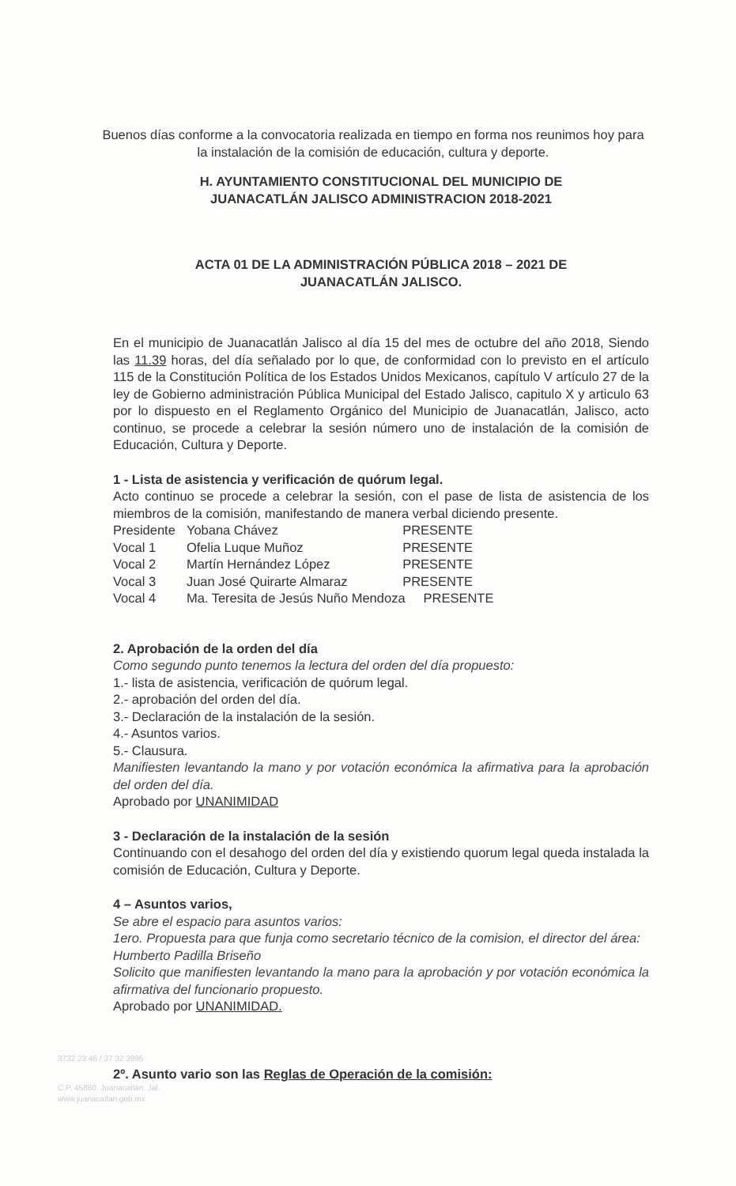Buenos días conforme a la convocatoria realizada en tiempo en forma nos reunimos hoy para la instalación de la comisión de educación, cultura y deporte.
H. AYUNTAMIENTO CONSTITUCIONAL DEL MUNICIPIO DE
JUANACATLÁN JALISCO ADMINISTRACION 2018-2021
ACTA 01 DE LA ADMINISTRACIÓN PÚBLICA 2018 – 2021 DE
JUANACATLÁN JALISCO.
En el municipio de Juanacatlán Jalisco al día 15 del mes de octubre del año 2018, Siendo las 11.39 horas, del día señalado por lo que, de conformidad con lo previsto en el artículo 115 de la Constitución Política de los Estados Unidos Mexicanos, capítulo V artículo 27 de la ley de Gobierno administración Pública Municipal del Estado Jalisco, capitulo X y articulo 63 por lo dispuesto en el Reglamento Orgánico del Municipio de Juanacatlán, Jalisco, acto continuo, se procede a celebrar la sesión número uno de instalación de la comisión de Educación, Cultura y Deporte.
1 - Lista de asistencia y verificación de quórum legal.
Acto continuo se procede a celebrar la sesión, con el pase de lista de asistencia de los miembros de la comisión, manifestando de manera verbal diciendo presente.
| Presidente | Yobana Chávez | PRESENTE |
| Vocal 1 | Ofelia Luque Muñoz | PRESENTE |
| Vocal 2 | Martín Hernández López | PRESENTE |
| Vocal 3 | Juan José Quirarte Almaraz | PRESENTE |
| Vocal 4 | Ma. Teresita de Jesús Nuño Mendoza PRESENTE | |
2. Aprobación de la orden del día
Como segundo punto tenemos la lectura del orden del día propuesto:
1.- lista de asistencia, verificación de quórum legal.
2.- aprobación del orden del día.
3.- Declaración de la instalación de la sesión.
4.- Asuntos varios.
5.- Clausura.
Manifiesten levantando la mano y por votación económica la afirmativa para la aprobación del orden del día.
Aprobado por UNANIMIDAD
3 - Declaración de la instalación de la sesión
Continuando con el desahogo del orden del día y existiendo quorum legal queda instalada la comisión de Educación, Cultura y Deporte.
4 – Asuntos varios,
Se abre el espacio para asuntos varios:
1ero. Propuesta para que funja como secretario técnico de la comision, el director del área:
Humberto Padilla Briseño
Solicito que manifiesten levantando la mano para la aprobación y por votación económica la afirmativa del funcionario propuesto.
Aprobado por UNANIMIDAD.
3732 23 46 / 37 32 3996
2º. Asunto vario son las Reglas de Operación de la comisión:
C.P. 45880. Juanacatlán, Jal.
www.juanacatlan.gob.mx